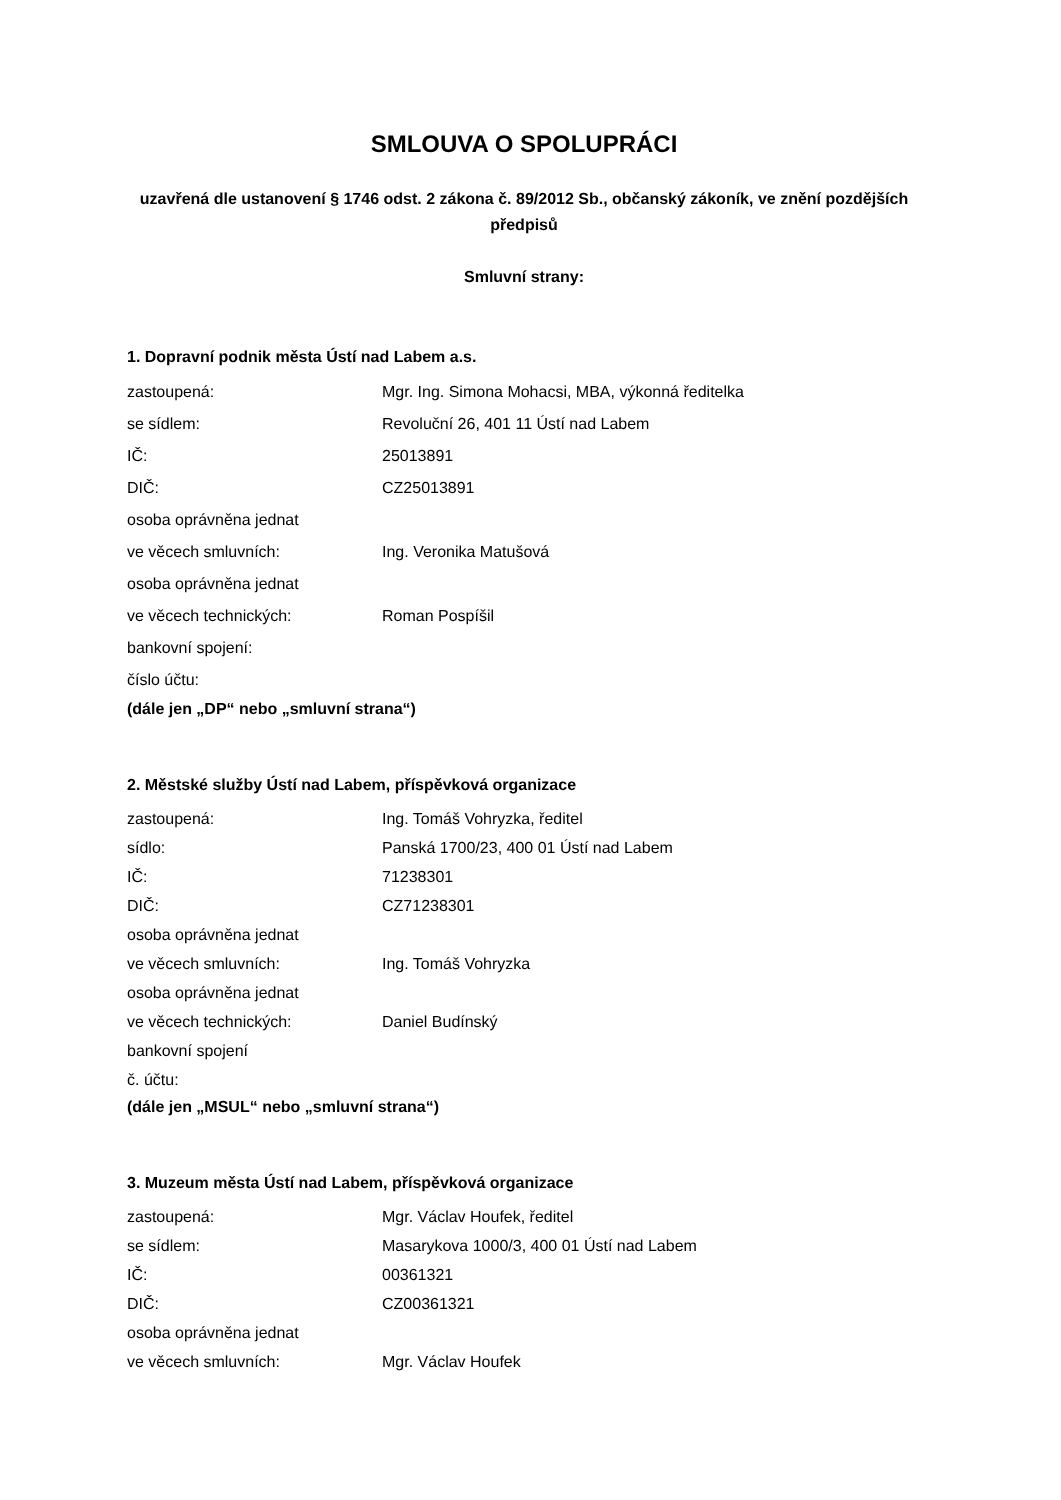SMLOUVA O SPOLUPRÁCI
uzavřená dle ustanovení § 1746 odst. 2 zákona č. 89/2012 Sb., občanský zákoník, ve znění pozdějších předpisů
Smluvní strany:
1. Dopravní podnik města Ústí nad Labem a.s.
zastoupená: Mgr. Ing. Simona Mohacsi, MBA, výkonná ředitelka
se sídlem: Revoluční 26, 401 11 Ústí nad Labem
IČ: 25013891
DIČ: CZ25013891
osoba oprávněna jednat
ve věcech smluvních: Ing. Veronika Matušová
osoba oprávněna jednat
ve věcech technických: Roman Pospíšil
bankovní spojení:
číslo účtu:
(dále jen „DP“ nebo „smluvní strana“)
2. Městské služby Ústí nad Labem, příspěvková organizace
zastoupená: Ing. Tomáš Vohryzka, ředitel
sídlo: Panská 1700/23, 400 01 Ústí nad Labem
IČ: 71238301
DIČ: CZ71238301
osoba oprávněna jednat
ve věcech smluvních: Ing. Tomáš Vohryzka
osoba oprávněna jednat
ve věcech technických: Daniel Budínský
bankovní spojení
č. účtu:
(dále jen „MSUL“ nebo „smluvní strana“)
3. Muzeum města Ústí nad Labem, příspěvková organizace
zastoupená: Mgr. Václav Houfek, ředitel
se sídlem: Masarykova 1000/3, 400 01 Ústí nad Labem
IČ: 00361321
DIČ: CZ00361321
osoba oprávněna jednat
ve věcech smluvních: Mgr. Václav Houfek